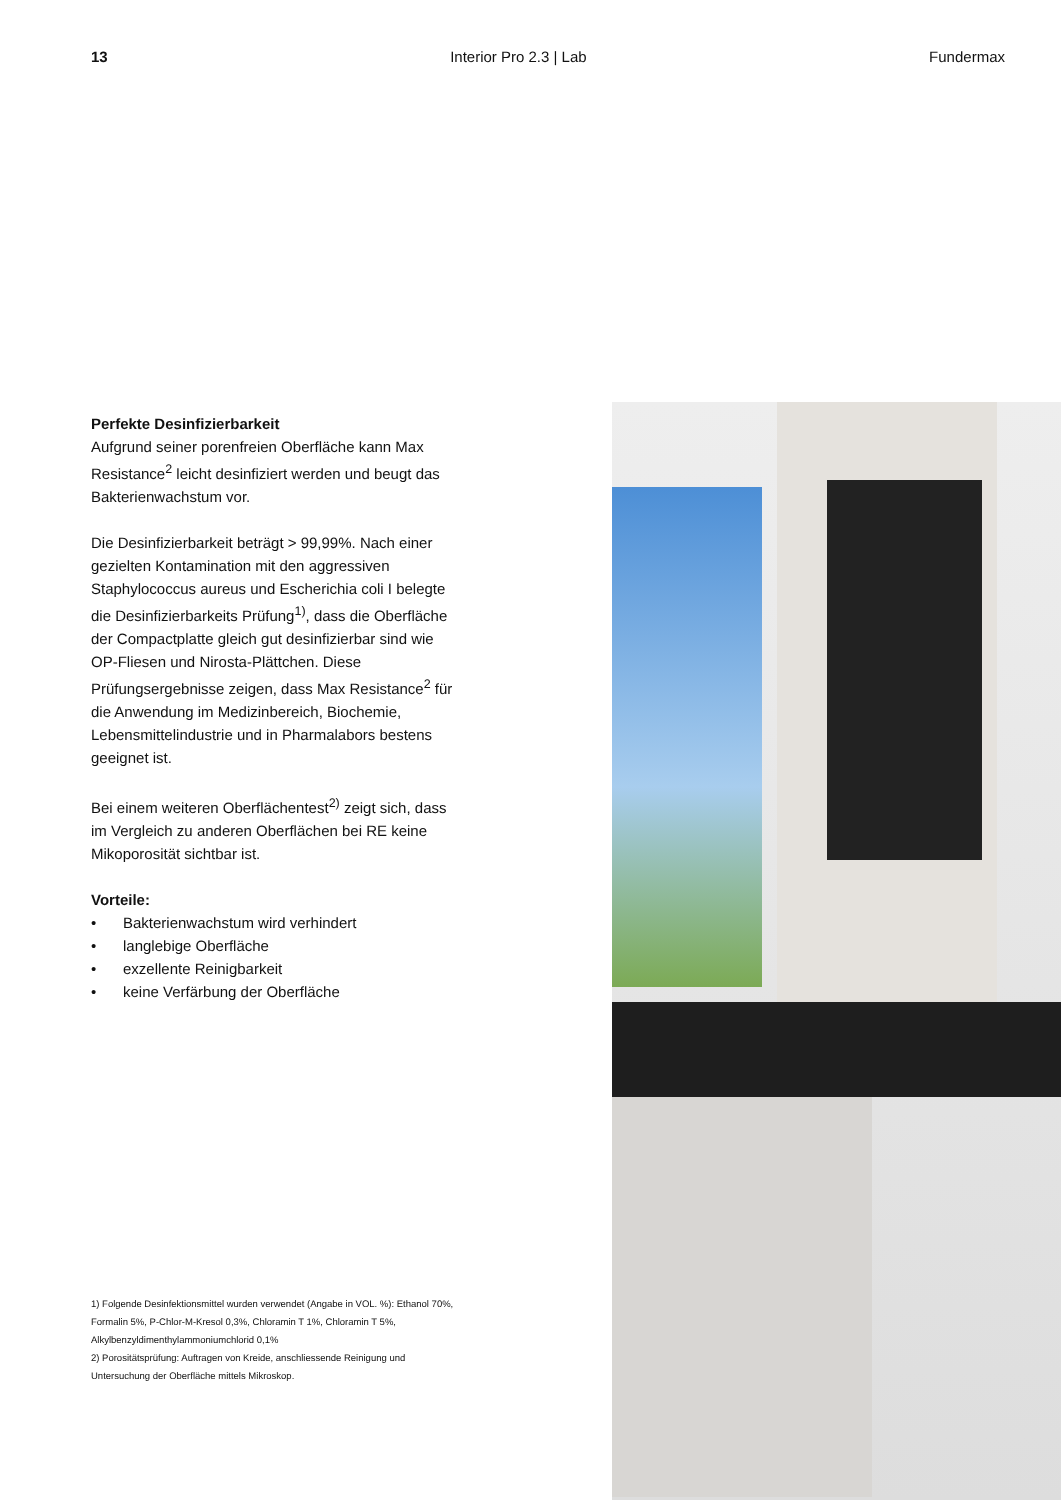13 Interior Pro 2.3 | Lab Fundermax
Perfekte Desinfizierbarkeit
Aufgrund seiner porenfreien Oberfläche kann Max Resistance<sup>2</sup> leicht desinfiziert werden und beugt das Bakterienwachstum vor.
Die Desinfizierbarkeit beträgt > 99,99%. Nach einer gezielten Kontamination mit den aggressiven Staphylococcus aureus und Escherichia coli I belegte die Desinfizierbarkeits Prüfung<sup>1)</sup>, dass die Oberfläche der Compactplatte gleich gut desinfizierbar sind wie OP-Fliesen und Nirosta-Plättchen. Diese Prüfungsergebnisse zeigen, dass Max Resistance<sup>2</sup> für die Anwendung im Medizinbereich, Biochemie, Lebensmittelindustrie und in Pharmalabors bestens geeignet ist.
Bei einem weiteren Oberflächentest<sup>2)</sup> zeigt sich, dass im Vergleich zu anderen Oberflächen bei RE keine Mikoporosität sichtbar ist.
Vorteile:
• Bakterienwachstum wird verhindert
• langlebige Oberfläche
• exzellente Reinigbarkeit
• keine Verfärbung der Oberfläche
1) Folgende Desinfektionsmittel wurden verwendet (Angabe in VOL. %): Ethanol 70%, Formalin 5%, P-Chlor-M-Kresol 0,3%, Chloramin T 1%, Chloramin T 5%, Alkylbenzyldimenthylammoniumchlorid 0,1%
2) Porositätsprüfung: Auftragen von Kreide, anschliessende Reinigung und Untersuchung der Oberfläche mittels Mikroskop.